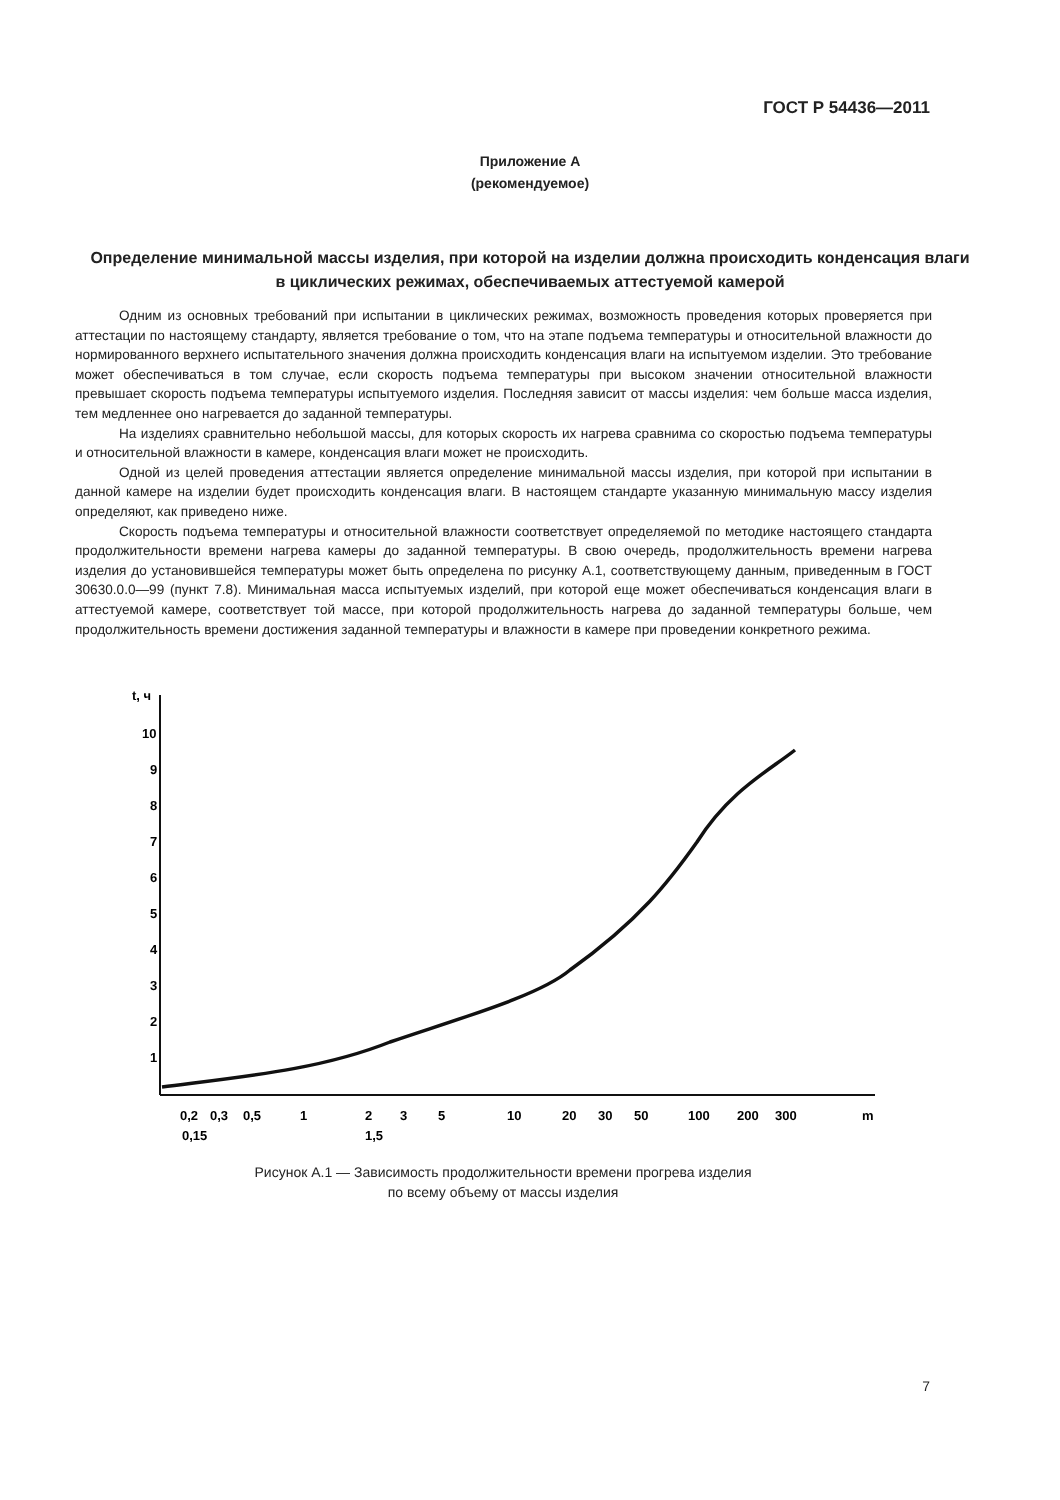ГОСТ Р 54436—2011
Приложение А
(рекомендуемое)
Определение минимальной массы изделия, при которой на изделии должна происходить конденсация влаги в циклических режимах, обеспечиваемых аттестуемой камерой
Одним из основных требований при испытании в циклических режимах, возможность проведения которых проверяется при аттестации по настоящему стандарту, является требование о том, что на этапе подъема температуры и относительной влажности до нормированного верхнего испытательного значения должна происходить конденсация влаги на испытуемом изделии. Это требование может обеспечиваться в том случае, если скорость подъема температуры при высоком значении относительной влажности превышает скорость подъема температуры испытуемого изделия. Последняя зависит от массы изделия: чем больше масса изделия, тем медленнее оно нагревается до заданной температуры.
На изделиях сравнительно небольшой массы, для которых скорость их нагрева сравнима со скоростью подъема температуры и относительной влажности в камере, конденсация влаги может не происходить.
Одной из целей проведения аттестации является определение минимальной массы изделия, при которой при испытании в данной камере на изделии будет происходить конденсация влаги. В настоящем стандарте указанную минимальную массу изделия определяют, как приведено ниже.
Скорость подъема температуры и относительной влажности соответствует определяемой по методике настоящего стандарта продолжительности времени нагрева камеры до заданной температуры. В свою очередь, продолжительность времени нагрева изделия до установившейся температуры может быть определена по рисунку А.1, соответствующему данным, приведенным в ГОСТ 30630.0.0—99 (пункт 7.8). Минимальная масса испытуемых изделий, при которой еще может обеспечиваться конденсация влаги в аттестуемой камере, соответствует той массе, при которой продолжительность нагрева до заданной температуры больше, чем продолжительность времени достижения заданной температуры и влажности в камере при проведении конкретного режима.
t, ч
10
9
8
7
6
5
4
3
2
1
0,2
0,3
0,5
1
2
3
5
10
20
30
50
100
200
300
m
0,15
1,5
Рисунок А.1 — Зависимость продолжительности времени прогрева изделия
по всему объему от массы изделия
7